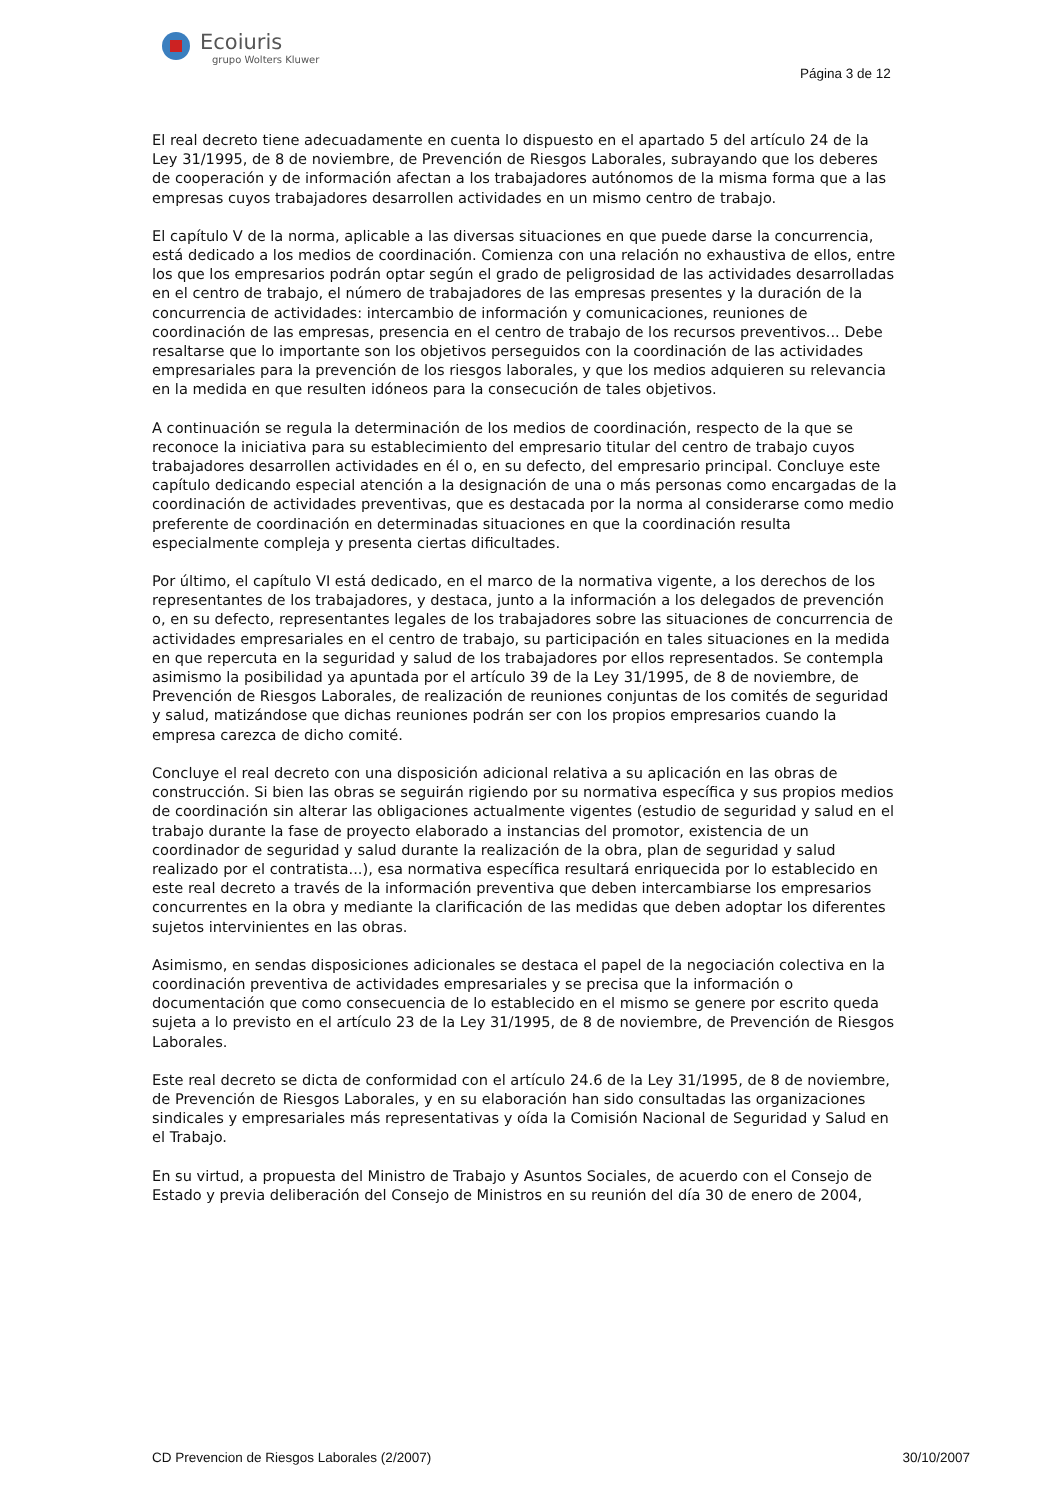Ecoiuris
grupo Wolters Kluwer
Página 3 de 12
El real decreto tiene adecuadamente en cuenta lo dispuesto en el apartado 5 del artículo 24 de la Ley 31/1995, de 8 de noviembre, de Prevención de Riesgos Laborales, subrayando que los deberes de cooperación y de información afectan a los trabajadores autónomos de la misma forma que a las empresas cuyos trabajadores desarrollen actividades en un mismo centro de trabajo.
El capítulo V de la norma, aplicable a las diversas situaciones en que puede darse la concurrencia, está dedicado a los medios de coordinación. Comienza con una relación no exhaustiva de ellos, entre los que los empresarios podrán optar según el grado de peligrosidad de las actividades desarrolladas en el centro de trabajo, el número de trabajadores de las empresas presentes y la duración de la concurrencia de actividades: intercambio de información y comunicaciones, reuniones de coordinación de las empresas, presencia en el centro de trabajo de los recursos preventivos... Debe resaltarse que lo importante son los objetivos perseguidos con la coordinación de las actividades empresariales para la prevención de los riesgos laborales, y que los medios adquieren su relevancia en la medida en que resulten idóneos para la consecución de tales objetivos.
A continuación se regula la determinación de los medios de coordinación, respecto de la que se reconoce la iniciativa para su establecimiento del empresario titular del centro de trabajo cuyos trabajadores desarrollen actividades en él o, en su defecto, del empresario principal. Concluye este capítulo dedicando especial atención a la designación de una o más personas como encargadas de la coordinación de actividades preventivas, que es destacada por la norma al considerarse como medio preferente de coordinación en determinadas situaciones en que la coordinación resulta especialmente compleja y presenta ciertas dificultades.
Por último, el capítulo VI está dedicado, en el marco de la normativa vigente, a los derechos de los representantes de los trabajadores, y destaca, junto a la información a los delegados de prevención o, en su defecto, representantes legales de los trabajadores sobre las situaciones de concurrencia de actividades empresariales en el centro de trabajo, su participación en tales situaciones en la medida en que repercuta en la seguridad y salud de los trabajadores por ellos representados. Se contempla asimismo la posibilidad ya apuntada por el artículo 39 de la Ley 31/1995, de 8 de noviembre, de Prevención de Riesgos Laborales, de realización de reuniones conjuntas de los comités de seguridad y salud, matizándose que dichas reuniones podrán ser con los propios empresarios cuando la empresa carezca de dicho comité.
Concluye el real decreto con una disposición adicional relativa a su aplicación en las obras de construcción. Si bien las obras se seguirán rigiendo por su normativa específica y sus propios medios de coordinación sin alterar las obligaciones actualmente vigentes (estudio de seguridad y salud en el trabajo durante la fase de proyecto elaborado a instancias del promotor, existencia de un coordinador de seguridad y salud durante la realización de la obra, plan de seguridad y salud realizado por el contratista...), esa normativa específica resultará enriquecida por lo establecido en este real decreto a través de la información preventiva que deben intercambiarse los empresarios concurrentes en la obra y mediante la clarificación de las medidas que deben adoptar los diferentes sujetos intervinientes en las obras.
Asimismo, en sendas disposiciones adicionales se destaca el papel de la negociación colectiva en la coordinación preventiva de actividades empresariales y se precisa que la información o documentación que como consecuencia de lo establecido en el mismo se genere por escrito queda sujeta a lo previsto en el artículo 23 de la Ley 31/1995, de 8 de noviembre, de Prevención de Riesgos Laborales.
Este real decreto se dicta de conformidad con el artículo 24.6 de la Ley 31/1995, de 8 de noviembre, de Prevención de Riesgos Laborales, y en su elaboración han sido consultadas las organizaciones sindicales y empresariales más representativas y oída la Comisión Nacional de Seguridad y Salud en el Trabajo.
En su virtud, a propuesta del Ministro de Trabajo y Asuntos Sociales, de acuerdo con el Consejo de Estado y previa deliberación del Consejo de Ministros en su reunión del día 30 de enero de 2004,
CD Prevencion de Riesgos Laborales (2/2007) 30/10/2007